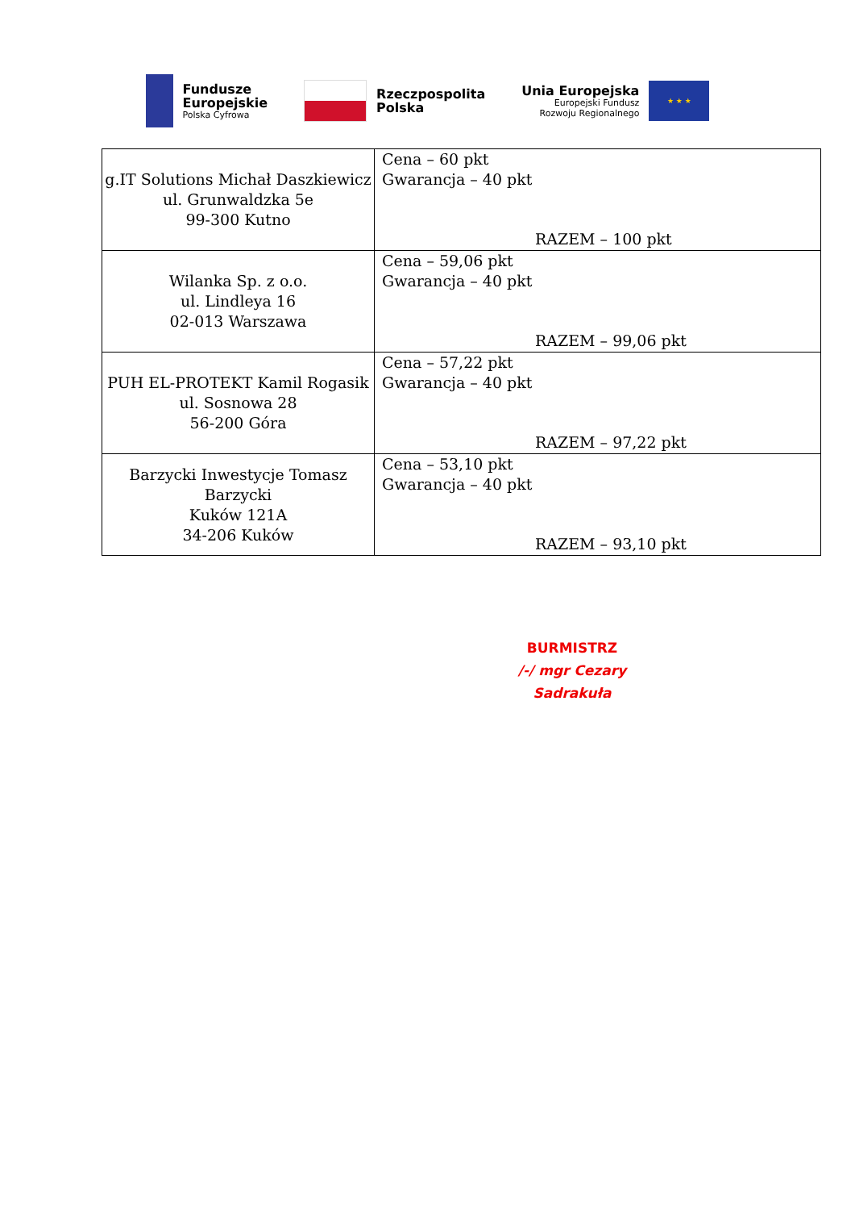Fundusze
Europejskie
Polska Cyfrowa
Rzeczpospolita
Polska
Unia Europejska
Europejski Fundusz
Rozwoju Regionalnego
★ ★ ★
| g.IT Solutions Michał Daszkiewicz ul. Grunwaldzka 5e 99-300 Kutno | Cena – 60 pkt Gwarancja – 40 pkt RAZEM – 100 pkt |
| Wilanka Sp. z o.o. ul. Lindleya 16 02-013 Warszawa | Cena – 59,06 pkt Gwarancja – 40 pkt RAZEM – 99,06 pkt |
| PUH EL-PROTEKT Kamil Rogasik ul. Sosnowa 28 56-200 Góra | Cena – 57,22 pkt Gwarancja – 40 pkt RAZEM – 97,22 pkt |
| Barzycki Inwestycje Tomasz Barzycki Kuków 121A 34-206 Kuków | Cena – 53,10 pkt Gwarancja – 40 pkt RAZEM – 93,10 pkt |
BURMISTRZ
/-/ mgr Cezary Sadrakuła